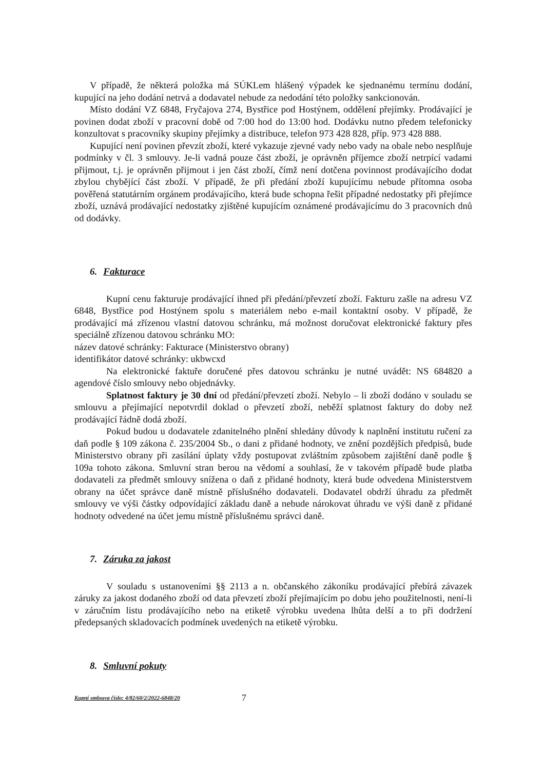V případě, že některá položka má SÚKLem hlášený výpadek ke sjednanému termínu dodání, kupující na jeho dodání netrvá a dodavatel nebude za nedodání této položky sankcionován.
Místo dodání VZ 6848, Fryčajova 274, Bystřice pod Hostýnem, oddělení přejímky. Prodávající je povinen dodat zboží v pracovní době od 7:00 hod do 13:00 hod. Dodávku nutno předem telefonicky konzultovat s pracovníky skupiny přejímky a distribuce, telefon 973 428 828, příp. 973 428 888.
Kupující není povinen převzít zboží, které vykazuje zjevné vady nebo vady na obale nebo nesplňuje podmínky v čl. 3 smlouvy. Je-li vadná pouze část zboží, je oprávněn příjemce zboží netrpící vadami přijmout, t.j. je oprávněn přijmout i jen část zboží, čímž není dotčena povinnost prodávajícího dodat zbylou chybějící část zboží. V případě, že při předání zboží kupujícímu nebude přítomna osoba pověřená statutárním orgánem prodávajícího, která bude schopna řešit případné nedostatky při přejímce zboží, uznává prodávající nedostatky zjištěné kupujícím oznámené prodávajícímu do 3 pracovních dnů od dodávky.
6. Fakturace
Kupní cenu fakturuje prodávající ihned při předání/převzetí zboží. Fakturu zašle na adresu VZ 6848, Bystřice pod Hostýnem spolu s materiálem nebo e-mail kontaktní osoby. V případě, že prodávající má zřízenou vlastní datovou schránku, má možnost doručovat elektronické faktury přes speciálně zřízenou datovou schránku MO:
název datové schránky: Fakturace (Ministerstvo obrany)
identifikátor datové schránky: ukbwcxd
Na elektronické faktuře doručené přes datovou schránku je nutné uvádět: NS 684820 a agendové číslo smlouvy nebo objednávky.
Splatnost faktury je 30 dní od předání/převzetí zboží. Nebylo – li zboží dodáno v souladu se smlouvu a přejímající nepotvrdil doklad o převzetí zboží, neběží splatnost faktury do doby než prodávající řádně dodá zboží.
Pokud budou u dodavatele zdanitelného plnění shledány důvody k naplnění institutu ručení za daň podle § 109 zákona č. 235/2004 Sb., o dani z přidané hodnoty, ve znění pozdějších předpisů, bude Ministerstvo obrany při zasílání úplaty vždy postupovat zvláštním způsobem zajištění daně podle § 109a tohoto zákona. Smluvní stran berou na vědomí a souhlasí, že v takovém případě bude platba dodavateli za předmět smlouvy snížena o daň z přidané hodnoty, která bude odvedena Ministerstvem obrany na účet správce daně místně příslušného dodavateli. Dodavatel obdrží úhradu za předmět smlouvy ve výši částky odpovídající základu daně a nebude nárokovat úhradu ve výši daně z přidané hodnoty odvedené na účet jemu místně příslušnému správci daně.
7. Záruka za jakost
V souladu s ustanoveními §§ 2113 a n. občanského zákoníku prodávající přebírá závazek záruky za jakost dodaného zboží od data převzetí zboží přejímajícím po dobu jeho použitelnosti, není-li v záručním listu prodávajícího nebo na etiketě výrobku uvedena lhůta delší a to při dodržení předepsaných skladovacích podmínek uvedených na etiketě výrobku.
8. Smluvní pokuty
Kupní smlouva číslo: 4/82/60/2/2022-6848/20 7